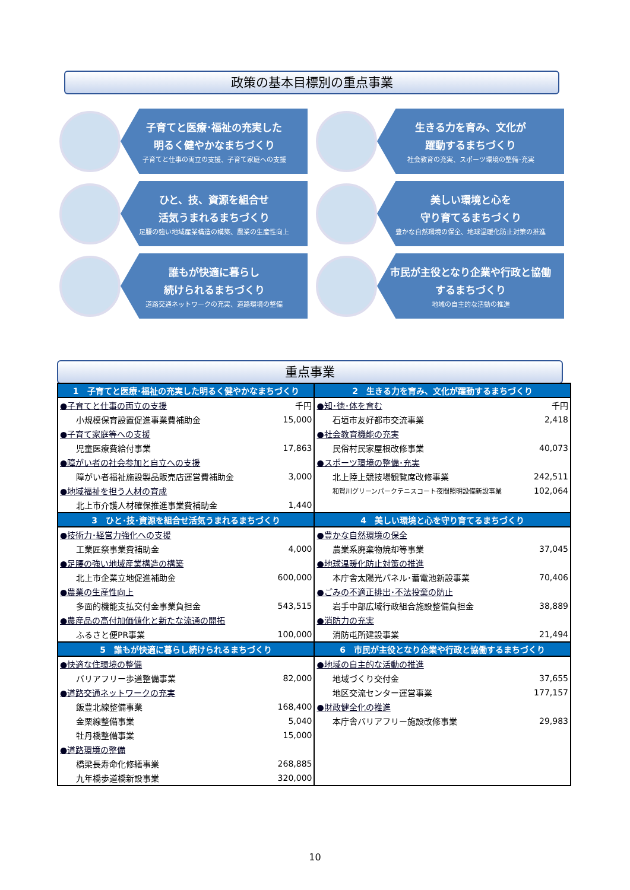政策の基本目標別の重点事業
子育てと医療･福祉の充実した
明るく健やかなまちづくり
子育てと仕事の両立の支援、子育て家庭への支援
生きる力を育み、文化が
躍動するまちづくり
社会教育の充実、スポーツ環境の整備･充実
ひと、技、資源を組合せ
活気うまれるまちづくり
足腰の強い地域産業構造の構築、農業の生産性向上
美しい環境と心を
守り育てるまちづくり
豊かな自然環境の保全、地球温暖化防止対策の推進
誰もが快適に暮らし
続けられるまちづくり
道路交通ネットワークの充実、道路環境の整備
市民が主役となり企業や行政と協働
するまちづくり
地域の自主的な活動の推進
重点事業
| 1 子育てと医療･福祉の充実した明るく健やかなまちづくり | | 2 生きる力を育み、文化が躍動するまちづくり | |
| --- | --- | --- | --- |
| ●子育てと仕事の両立の支援 | 千円 | ●知･徳･体を育む | 千円 |
| 小規模保育設置促進事業費補助金 | 15,000 | 石垣市友好都市交流事業 | 2,418 |
| ●子育て家庭等への支援 | | ●社会教育機能の充実 | |
| 児童医療費給付事業 | 17,863 | 民俗村民家屋根改修事業 | 40,073 |
| ●障がい者の社会参加と自立への支援 | | ●スポーツ環境の整備･充実 | |
| 障がい者福祉施設製品販売店運営費補助金 | 3,000 | 北上陸上競技場観覧席改修事業 | 242,511 |
| ●地域福祉を担う人材の育成 | | 和賀川グリーンパークテニスコート夜間照明設備新設事業 | 102,064 |
| 北上市介護人材確保推進事業費補助金 | 1,440 | | |
| 3 ひと･技･資源を組合せ活気うまれるまちづくり | | 4 美しい環境と心を守り育てるまちづくり | |
| ●技術力･経営力強化への支援 | | ●豊かな自然環境の保全 | |
| 工業匠祭事業費補助金 | 4,000 | 農業系廃棄物焼却等事業 | 37,045 |
| ●足腰の強い地域産業構造の構築 | | ●地球温暖化防止対策の推進 | |
| 北上市企業立地促進補助金 | 600,000 | 本庁舎太陽光パネル･蓄電池新設事業 | 70,406 |
| ●農業の生産性向上 | | ●ごみの不適正排出･不法投棄の防止 | |
| 多面的機能支払交付金事業負担金 | 543,515 | 岩手中部広域行政組合施設整備負担金 | 38,889 |
| ●農産品の高付加価値化と新たな流通の開拓 | | ●消防力の充実 | |
| ふるさと便PR事業 | 100,000 | 消防屯所建設事業 | 21,494 |
| 5 誰もが快適に暮らし続けられるまちづくり | | 6 市民が主役となり企業や行政と協働するまちづくり | |
| ●快適な住環境の整備 | | ●地域の自主的な活動の推進 | |
| バリアフリー歩道整備事業 | 82,000 | 地域づくり交付金 | 37,655 |
| ●道路交通ネットワークの充実 | | 地区交流センター運営事業 | 177,157 |
| 飯豊北線整備事業 | 168,400 | ●財政健全化の推進 | |
| 金栗線整備事業 | 5,040 | 本庁舎バリアフリー施設改修事業 | 29,983 |
| 牡丹橋整備事業 | 15,000 | | |
| ●道路環境の整備 | | | |
| 橋梁長寿命化修繕事業 | 268,885 | | |
| 九年橋歩道橋新設事業 | 320,000 | | |
10